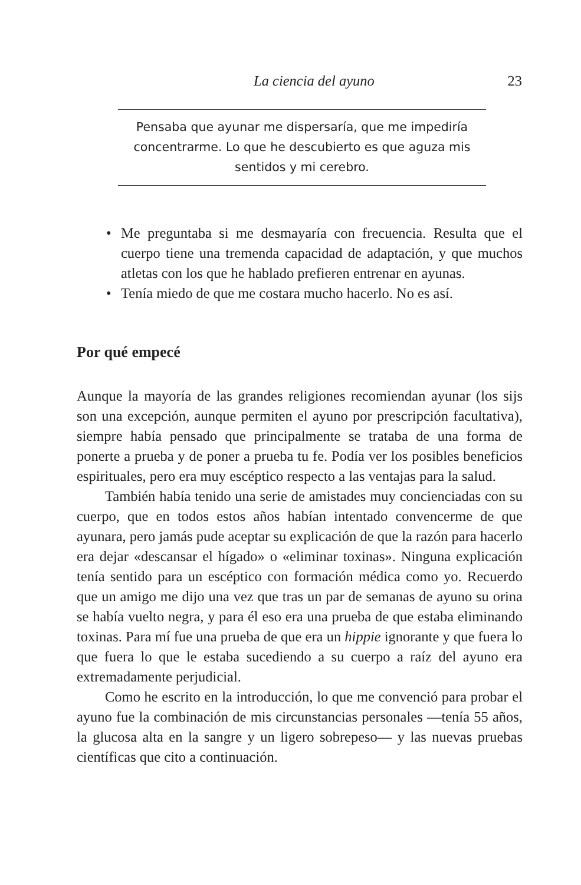La ciencia del ayuno 23
Pensaba que ayunar me dispersaría, que me impediría concentrarme. Lo que he descubierto es que aguza mis sentidos y mi cerebro.
• Me preguntaba si me desmayaría con frecuencia. Resulta que el cuerpo tiene una tremenda capacidad de adaptación, y que muchos atletas con los que he hablado prefieren entrenar en ayunas.
• Tenía miedo de que me costara mucho hacerlo. No es así.
Por qué empecé
Aunque la mayoría de las grandes religiones recomiendan ayunar (los sijs son una excepción, aunque permiten el ayuno por prescripción facultativa), siempre había pensado que principalmente se trataba de una forma de ponerte a prueba y de poner a prueba tu fe. Podía ver los posibles beneficios espirituales, pero era muy escéptico respecto a las ventajas para la salud.
También había tenido una serie de amistades muy concienciadas con su cuerpo, que en todos estos años habían intentado convencerme de que ayunara, pero jamás pude aceptar su explicación de que la razón para hacerlo era dejar «descansar el hígado» o «eliminar toxinas». Ninguna explicación tenía sentido para un escéptico con formación médica como yo. Recuerdo que un amigo me dijo una vez que tras un par de semanas de ayuno su orina se había vuelto negra, y para él eso era una prueba de que estaba eliminando toxinas. Para mí fue una prueba de que era un hippie ignorante y que fuera lo que fuera lo que le estaba sucediendo a su cuerpo a raíz del ayuno era extremadamente perjudicial.
Como he escrito en la introducción, lo que me convenció para probar el ayuno fue la combinación de mis circunstancias personales —tenía 55 años, la glucosa alta en la sangre y un ligero sobrepeso— y las nuevas pruebas científicas que cito a continuación.